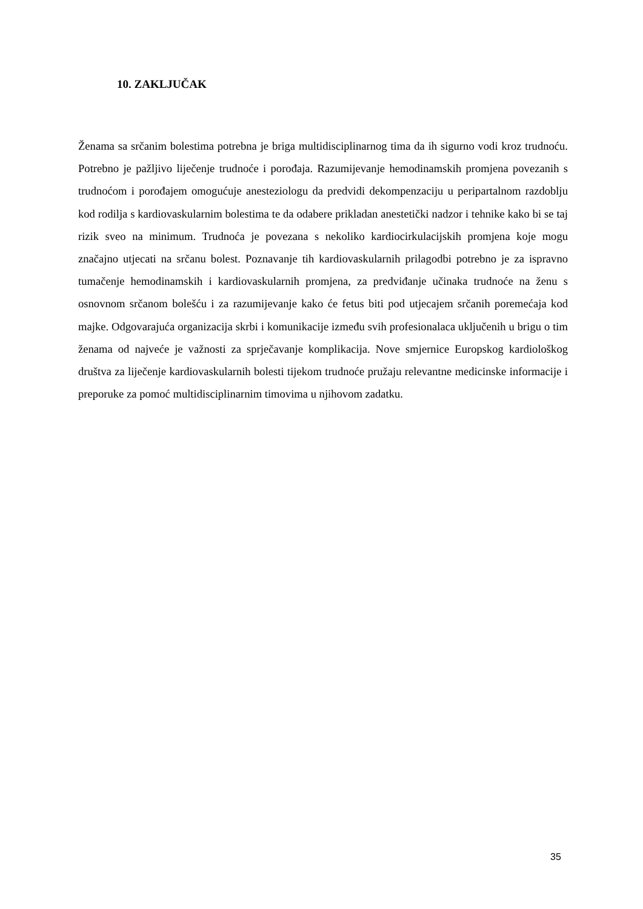10. ZAKLJUČAK
Ženama sa srčanim bolestima potrebna je briga multidisciplinarnog tima da ih sigurno vodi kroz trudnoću. Potrebno je pažljivo liječenje trudnoće i porođaja. Razumijevanje hemodinamskih promjena povezanih s trudnoćom i porođajem omogućuje anesteziologu da predvidi dekompenzaciju u peripartalnom razdoblju kod rodilja s kardiovaskularnim bolestima te da odabere prikladan anestetički nadzor i tehnike kako bi se taj rizik sveo na minimum. Trudnoća je povezana s nekoliko kardiocirkulacijskih promjena koje mogu značajno utjecati na srčanu bolest. Poznavanje tih kardiovaskularnih prilagodbi potrebno je za ispravno tumačenje hemodinamskih i kardiovaskularnih promjena, za predviđanje učinaka trudnoće na ženu s osnovnom srčanom bolešću i za razumijevanje kako će fetus biti pod utjecajem srčanih poremećaja kod majke. Odgovarajuća organizacija skrbi i komunikacije između svih profesionalaca uključenih u brigu o tim ženama od najveće je važnosti za sprječavanje komplikacija. Nove smjernice Europskog kardiološkog društva za liječenje kardiovaskularnih bolesti tijekom trudnoće pružaju relevantne medicinske informacije i preporuke za pomoć multidisciplinarnim timovima u njihovom zadatku.
35